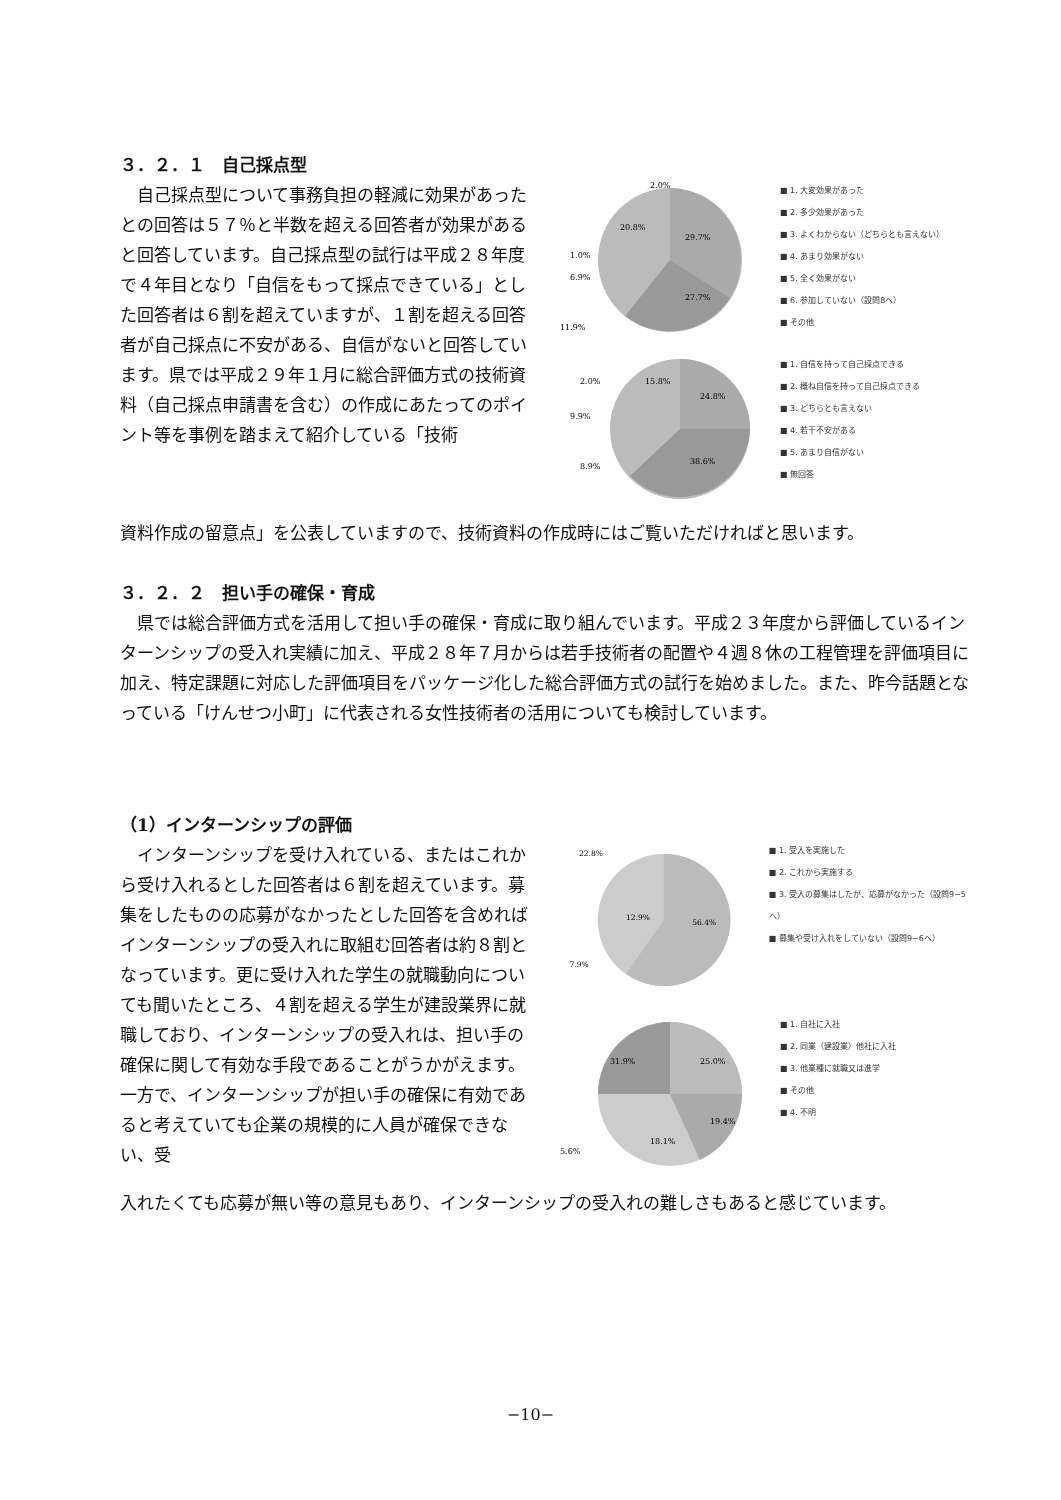３．２．１　自己採点型
自己採点型について事務負担の軽減に効果があったとの回答は５７％と半数を超える回答者が効果があると回答しています。自己採点型の試行は平成２８年度で４年目となり「自信をもって採点できている」とした回答者は６割を超えていますが、１割を超える回答者が自己採点に不安がある、自信がないと回答しています。県では平成２９年１月に総合評価方式の技術資料（自己採点申請書を含む）の作成にあたってのポイント等を事例を踏まえて紹介している「技術
29.7%
27.7%
20.8%
11.9%
6.9%
1.0%
2.0%
■ 1. 大変効果があった
■ 2. 多少効果があった
■ 3. よくわからない（どちらとも言えない）
■ 4. あまり効果がない
■ 5. 全く効果がない
■ 6. 参加していない（設問8へ）
■ その他
24.8%
38.6%
15.8%
2.0%
9.9%
8.9%
■ 1. 自信を持って自己採点できる
■ 2. 概ね自信を持って自己採点できる
■ 3. どちらとも言えない
■ 4. 若干不安がある
■ 5. あまり自信がない
■ 無回答
資料作成の留意点」を公表していますので、技術資料の作成時にはご覧いただければと思います。
３．２．２　担い手の確保・育成
県では総合評価方式を活用して担い手の確保・育成に取り組んでいます。平成２３年度から評価しているインターンシップの受入れ実績に加え、平成２８年７月からは若手技術者の配置や４週８休の工程管理を評価項目に加え、特定課題に対応した評価項目をパッケージ化した総合評価方式の試行を始めました。また、昨今話題となっている「けんせつ小町」に代表される女性技術者の活用についても検討しています。
（1）インターンシップの評価
インターンシップを受け入れている、またはこれから受け入れるとした回答者は６割を超えています。募集をしたものの応募がなかったとした回答を含めればインターンシップの受入れに取組む回答者は約８割となっています。更に受け入れた学生の就職動向についても聞いたところ、４割を超える学生が建設業界に就職しており、インターンシップの受入れは、担い手の確保に関して有効な手段であることがうかがえます。一方で、インターンシップが担い手の確保に有効であると考えていても企業の規模的に人員が確保できない、受
56.4%
12.9%
7.9%
22.8%
■ 1. 受入を実施した
■ 2. これから実施する
■ 3. 受入の募集はしたが、応募がなかった（設問9−5へ）
■ 募集や受け入れをしていない（設問9−6へ）
25.0%
19.4%
18.1%
31.9%
5.6%
■ 1. 自社に入社
■ 2. 同業（建設業）他社に入社
■ 3. 他業種に就職又は進学
■ その他
■ 4. 不明
入れたくても応募が無い等の意見もあり、インターンシップの受入れの難しさもあると感じています。
−10−